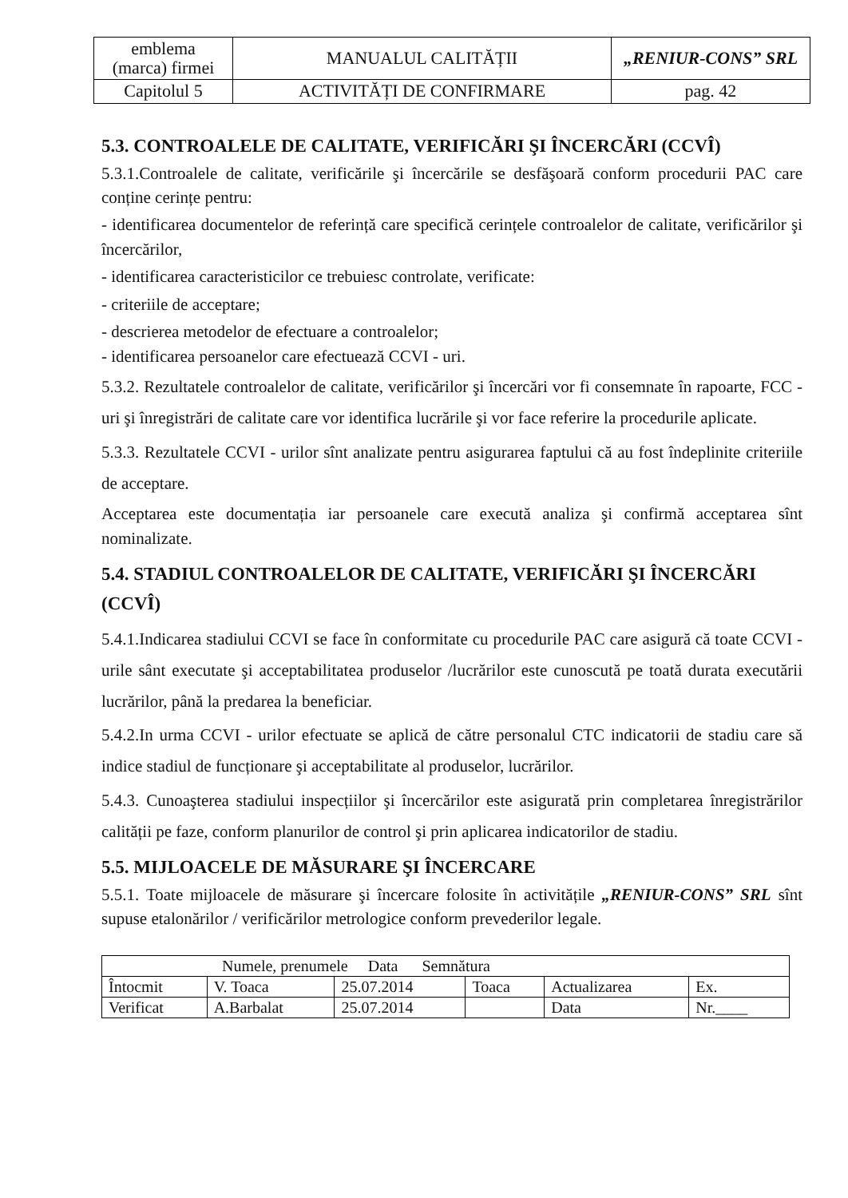| emblema (marca) firmei | MANUALUL CALITĂȚII | „RENIUR-CONS” SRL |
| Capitolul 5 | ACTIVITĂȚI DE CONFIRMARE | pag. 42 |
5.3. CONTROALELE DE CALITATE, VERIFICĂRI ŞI ÎNCERCĂRI (CCVÎ)
5.3.1.Controalele de calitate, verificările şi încercările se desfăşoară conform procedurii PAC care conține cerințe pentru:
- identificarea documentelor de referință care specifică cerințele controalelor de calitate, verificărilor şi încercărilor,
- identificarea caracteristicilor ce trebuiesc controlate, verificate:
- criteriile de acceptare;
- descrierea metodelor de efectuare a controalelor;
- identificarea persoanelor care efectuează CCVI - uri.
5.3.2. Rezultatele controalelor de calitate, verificărilor şi încercări vor fi consemnate în rapoarte, FCC - uri şi înregistrări de calitate care vor identifica lucrările şi vor face referire la procedurile aplicate.
5.3.3. Rezultatele CCVI - urilor sînt analizate pentru asigurarea faptului că au fost îndeplinite criteriile de acceptare.
Acceptarea este documentația iar persoanele care execută analiza şi confirmă acceptarea sînt nominalizate.
5.4. STADIUL CONTROALELOR DE CALITATE, VERIFICĂRI ŞI ÎNCERCĂRI (CCVÎ)
5.4.1.Indicarea stadiului CCVI se face în conformitate cu procedurile PAC care asigură că toate CCVI - urile sânt executate şi acceptabilitatea produselor /lucrărilor este cunoscută pe toată durata executării lucrărilor, până la predarea la beneficiar.
5.4.2.In urma CCVI - urilor efectuate se aplică de către personalul CTC indicatorii de stadiu care să indice stadiul de funcționare şi acceptabilitate al produselor, lucrărilor.
5.4.3. Cunoaşterea stadiului inspecțiilor şi încercărilor este asigurată prin completarea înregistrărilor calității pe faze, conform planurilor de control şi prin aplicarea indicatorilor de stadiu.
5.5. MIJLOACELE DE MĂSURARE ŞI ÎNCERCARE
5.5.1. Toate mijloacele de măsurare şi încercare folosite în activitățile „RENIUR-CONS” SRL sînt supuse etalonărilor / verificărilor metrologice conform prevederilor legale.
| Numele, prenumele Data Semnătura | | | | | |
| Întocmit | V. Toaca | 25.07.2014 | Toaca | Actualizarea | Ex. |
| Verificat | A.Barbalat | 25.07.2014 | | Data | Nr.____ |